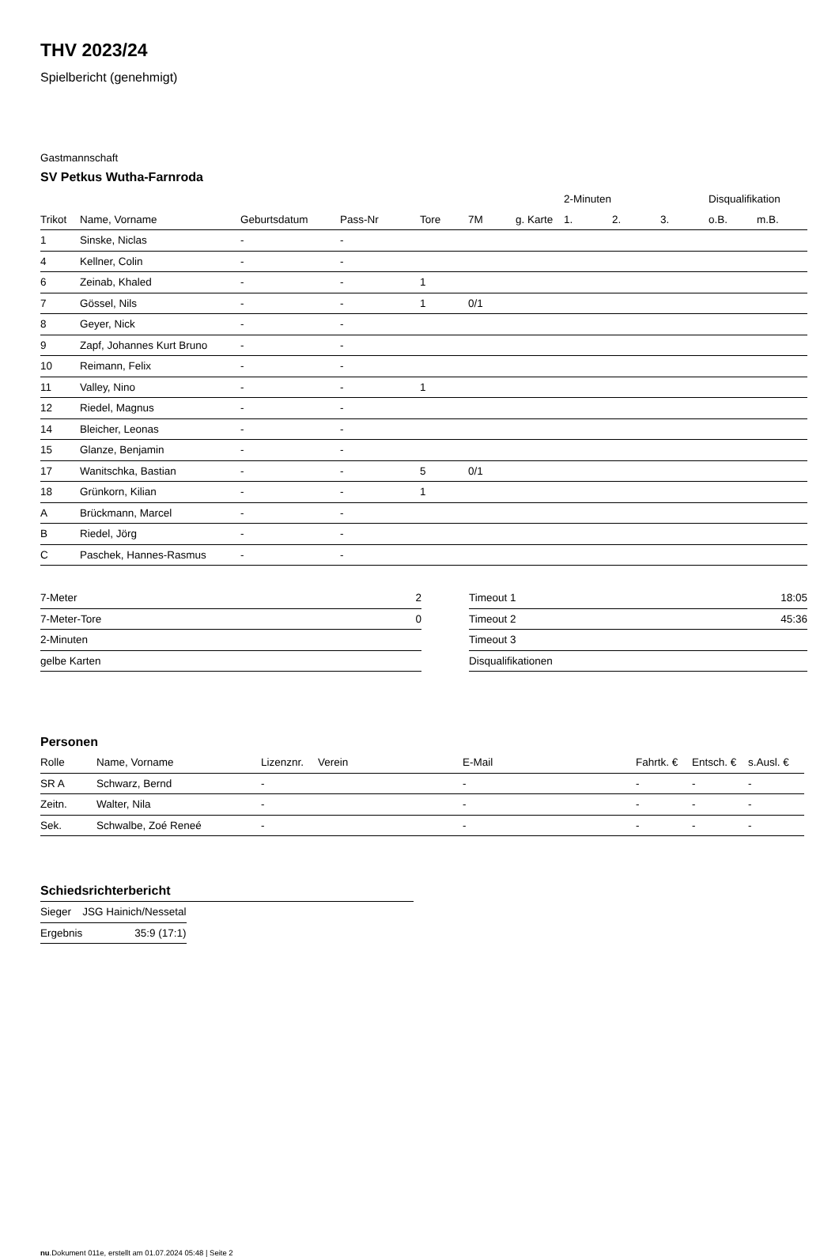THV 2023/24
Spielbericht (genehmigt)
Gastmannschaft
SV Petkus Wutha-Farnroda
| | | | | | | | 2-Minuten | | | Disqualifikation | |
| --- | --- | --- | --- | --- | --- | --- | --- | --- | --- | --- | --- |
| Trikot | Name, Vorname | Geburtsdatum | Pass-Nr | Tore | 7M | g. Karte | 1. | 2. | 3. | o.B. | m.B. |
| 1 | Sinske, Niclas | - | - | | | | | | | | |
| 4 | Kellner, Colin | - | - | | | | | | | | |
| 6 | Zeinab, Khaled | - | - | 1 | | | | | | | |
| 7 | Gössel, Nils | - | - | 1 | 0/1 | | | | | | |
| 8 | Geyer, Nick | - | - | | | | | | | | |
| 9 | Zapf, Johannes Kurt Bruno | - | - | | | | | | | | |
| 10 | Reimann, Felix | - | - | | | | | | | | |
| 11 | Valley, Nino | - | - | 1 | | | | | | | |
| 12 | Riedel, Magnus | - | - | | | | | | | | |
| 14 | Bleicher, Leonas | - | - | | | | | | | | |
| 15 | Glanze, Benjamin | - | - | | | | | | | | |
| 17 | Wanitschka, Bastian | - | - | 5 | 0/1 | | | | | | |
| 18 | Grünkorn, Kilian | - | - | 1 | | | | | | | |
| A | Brückmann, Marcel | - | - | | | | | | | | |
| B | Riedel, Jörg | - | - | | | | | | | | |
| C | Paschek, Hannes-Rasmus | - | - | | | | | | | | |
| 7-Meter | 2 |
| 7-Meter-Tore | 0 |
| 2-Minuten | |
| gelbe Karten | |
| Timeout 1 | 18:05 |
| Timeout 2 | 45:36 |
| Timeout 3 | |
| Disqualifikationen | |
Personen
| Rolle | Name, Vorname | Lizenznr. | Verein | E-Mail | Fahrtk. € | Entsch. € | s.Ausl. € |
| --- | --- | --- | --- | --- | --- | --- | --- |
| SR A | Schwarz, Bernd | - | | - | - | - | - |
| Zeitn. | Walter, Nila | - | | - | - | - | - |
| Sek. | Schwalbe, Zoé Reneé | - | | - | - | - | - |
Schiedsrichterbericht
| Sieger | JSG Hainich/Nessetal |
| Ergebnis | 35:9 (17:1) |
nu.Dokument 011e, erstellt am 01.07.2024 05:48 | Seite 2